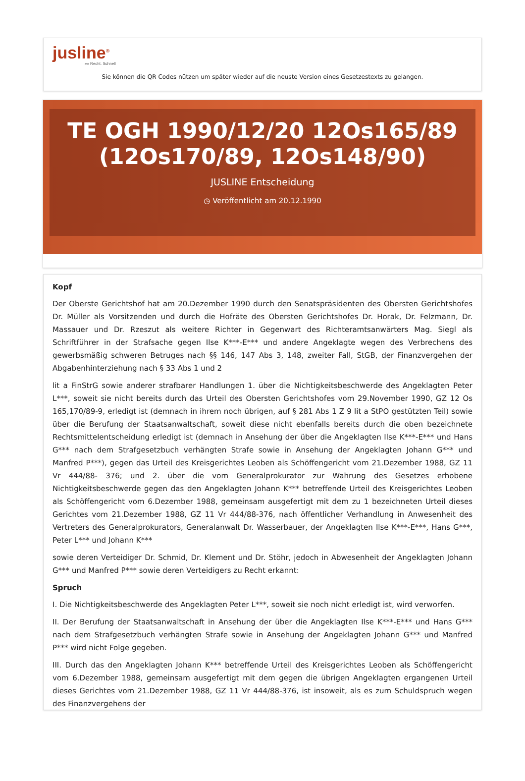jusline<sup>®</sup>
»» Recht. Schnell
Sie können die QR Codes nützen um später wieder auf die neuste Version eines Gesetzestexts zu gelangen.
TE OGH 1990/12/20 12Os165/89 (12Os170/89, 12Os148/90)
JUSLINE Entscheidung
◷ Veröffentlicht am 20.12.1990
Kopf
Der Oberste Gerichtshof hat am 20.Dezember 1990 durch den Senatspräsidenten des Obersten Gerichtshofes Dr. Müller als Vorsitzenden und durch die Hofräte des Obersten Gerichtshofes Dr. Horak, Dr. Felzmann, Dr. Massauer und Dr. Rzeszut als weitere Richter in Gegenwart des Richteramtsanwärters Mag. Siegl als Schriftführer in der Strafsache gegen Ilse K***-E*** und andere Angeklagte wegen des Verbrechens des gewerbsmäßig schweren Betruges nach §§ 146, 147 Abs 3, 148, zweiter Fall, StGB, der Finanzvergehen der Abgabenhinterziehung nach § 33 Abs 1 und 2
lit a FinStrG sowie anderer strafbarer Handlungen 1. über die Nichtigkeitsbeschwerde des Angeklagten Peter L***, soweit sie nicht bereits durch das Urteil des Obersten Gerichtshofes vom 29.November 1990, GZ 12 Os 165,170/89-9, erledigt ist (demnach in ihrem noch übrigen, auf § 281 Abs 1 Z 9 lit a StPO gestützten Teil) sowie über die Berufung der Staatsanwaltschaft, soweit diese nicht ebenfalls bereits durch die oben bezeichnete Rechtsmittelentscheidung erledigt ist (demnach in Ansehung der über die Angeklagten Ilse K***-E*** und Hans G*** nach dem Strafgesetzbuch verhängten Strafe sowie in Ansehung der Angeklagten Johann G*** und Manfred P***), gegen das Urteil des Kreisgerichtes Leoben als Schöffengericht vom 21.Dezember 1988, GZ 11 Vr 444/88- 376; und 2. über die vom Generalprokurator zur Wahrung des Gesetzes erhobene Nichtigkeitsbeschwerde gegen das den Angeklagten Johann K*** betreffende Urteil des Kreisgerichtes Leoben als Schöffengericht vom 6.Dezember 1988, gemeinsam ausgefertigt mit dem zu 1 bezeichneten Urteil dieses Gerichtes vom 21.Dezember 1988, GZ 11 Vr 444/88-376, nach öffentlicher Verhandlung in Anwesenheit des Vertreters des Generalprokurators, Generalanwalt Dr. Wasserbauer, der Angeklagten Ilse K***-E***, Hans G***, Peter L*** und Johann K***
sowie deren Verteidiger Dr. Schmid, Dr. Klement und Dr. Stöhr, jedoch in Abwesenheit der Angeklagten Johann G*** und Manfred P*** sowie deren Verteidigers zu Recht erkannt:
Spruch
I. Die Nichtigkeitsbeschwerde des Angeklagten Peter L***, soweit sie noch nicht erledigt ist, wird verworfen.
II. Der Berufung der Staatsanwaltschaft in Ansehung der über die Angeklagten Ilse K***-E*** und Hans G*** nach dem Strafgesetzbuch verhängten Strafe sowie in Ansehung der Angeklagten Johann G*** und Manfred P*** wird nicht Folge gegeben.
III. Durch das den Angeklagten Johann K*** betreffende Urteil des Kreisgerichtes Leoben als Schöffengericht vom 6.Dezember 1988, gemeinsam ausgefertigt mit dem gegen die übrigen Angeklagten ergangenen Urteil dieses Gerichtes vom 21.Dezember 1988, GZ 11 Vr 444/88-376, ist insoweit, als es zum Schuldspruch wegen des Finanzvergehens der